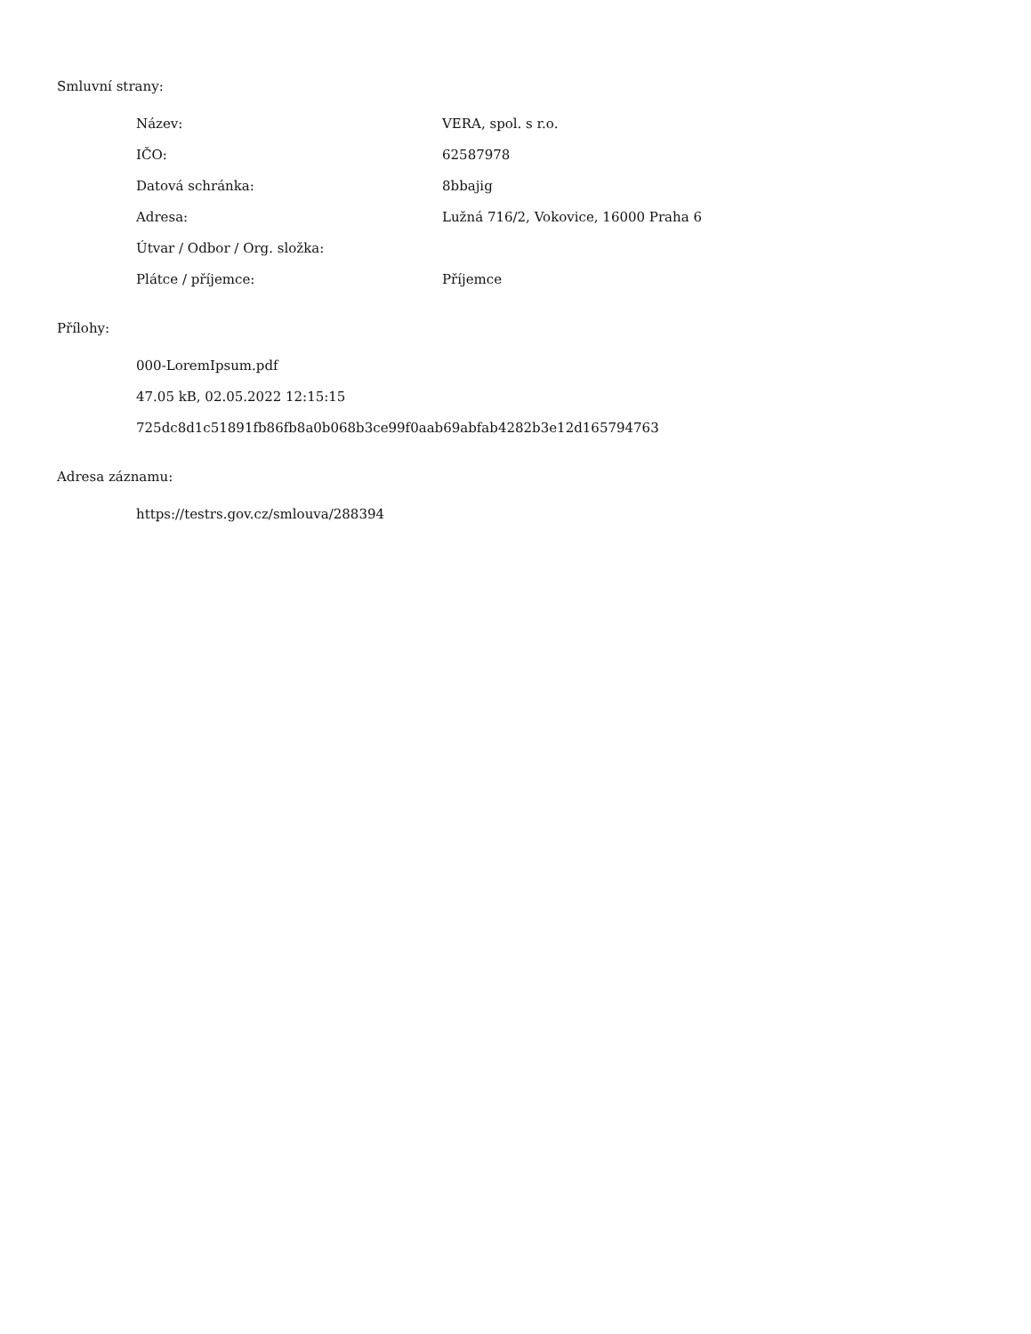Smluvní strany:
| Název: | VERA, spol. s r.o. |
| IČO: | 62587978 |
| Datová schránka: | 8bbajig |
| Adresa: | Lužná 716/2, Vokovice, 16000 Praha 6 |
| Útvar / Odbor / Org. složka: | |
| Plátce / příjemce: | Příjemce |
Přílohy:
000-LoremIpsum.pdf
47.05 kB, 02.05.2022 12:15:15
725dc8d1c51891fb86fb8a0b068b3ce99f0aab69abfab4282b3e12d165794763
Adresa záznamu:
https://testrs.gov.cz/smlouva/288394